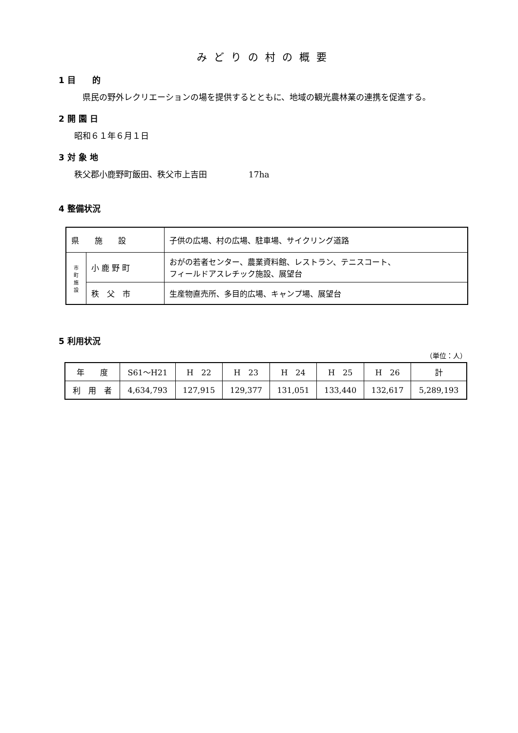みどりの村の概要
1 目　　的
　県民の野外レクリエーションの場を提供するとともに、地域の観光農林業の連携を促進する。
2 開 園 日
昭和６１年６月１日
3 対 象 地
秩父郡小鹿野町飯田、秩父市上吉田　　　　　17ha
4 整備状況
| 県 施 設 | | 子供の広場、村の広場、駐車場、サイクリング道路 |
| 市 町 施 設 | 小 鹿 野 町 | おがの若者センター、農業資料館、レストラン、テニスコート、 フィールドアスレチック施設、展望台 |
| | 秩 父 市 | 生産物直売所、多目的広場、キャンプ場、展望台 |
5 利用状況
（単位：人）
| 年 度 | S61～H21 | H 22 | H 23 | H 24 | H 25 | H 26 | 計 |
| 利 用 者 | 4,634,793 | 127,915 | 129,377 | 131,051 | 133,440 | 132,617 | 5,289,193 |